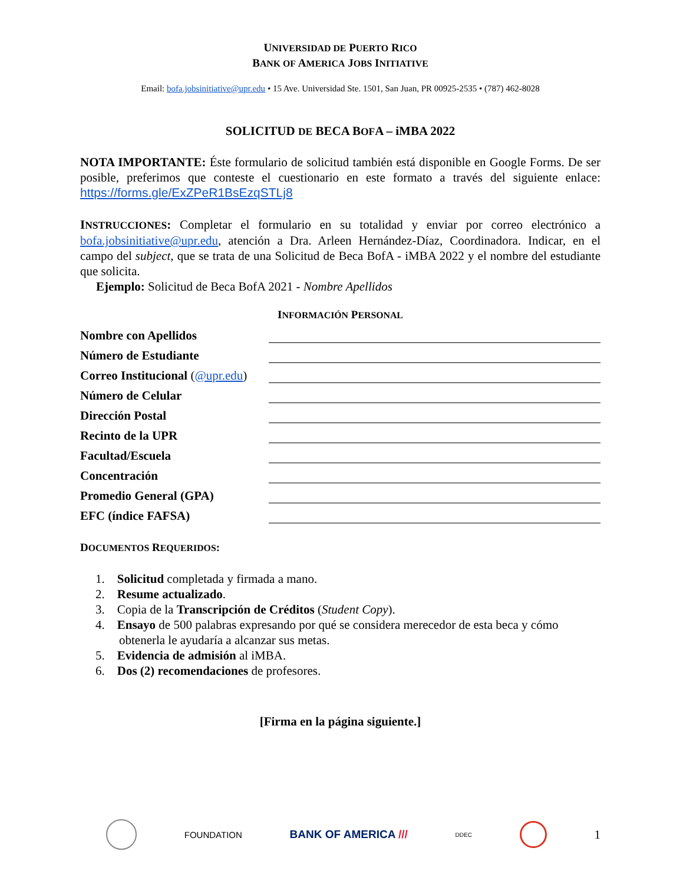UNIVERSIDAD DE PUERTO RICO
BANK OF AMERICA JOBS INITIATIVE
Email: bofa.jobsinitiative@upr.edu • 15 Ave. Universidad Ste. 1501, San Juan, PR 00925-2535 • (787) 462-8028
SOLICITUD DE BECA BOFA – iMBA 2022
NOTA IMPORTANTE: Éste formulario de solicitud también está disponible en Google Forms. De ser posible, preferimos que conteste el cuestionario en este formato a través del siguiente enlace: https://forms.gle/ExZPeR1BsEzqSTLj8
INSTRUCCIONES: Completar el formulario en su totalidad y enviar por correo electrónico a bofa.jobsinitiative@upr.edu, atención a Dra. Arleen Hernández-Díaz, Coordinadora. Indicar, en el campo del subject, que se trata de una Solicitud de Beca BofA - iMBA 2022 y el nombre del estudiante que solicita.
Ejemplo: Solicitud de Beca BofA 2021 - Nombre Apellidos
INFORMACIÓN PERSONAL
| Nombre con Apellidos | |
| Número de Estudiante | |
| Correo Institucional ( @upr.edu ) | |
| Número de Celular | |
| Dirección Postal | |
| Recinto de la UPR | |
| Facultad/Escuela | |
| Concentración | |
| Promedio General (GPA) | |
| EFC (índice FAFSA) | |
DOCUMENTOS REQUERIDOS:
1. Solicitud completada y firmada a mano.
2. Resume actualizado.
3. Copia de la Transcripción de Créditos (Student Copy).
4. Ensayo de 500 palabras expresando por qué se considera merecedor de esta beca y cómo
obtenerla le ayudaría a alcanzar sus metas.
5. Evidencia de admisión al iMBA.
6. Dos (2) recomendaciones de profesores.
[Firma en la página siguiente.]
FOUNDATION BANK OF AMERICA /// DDEC 1